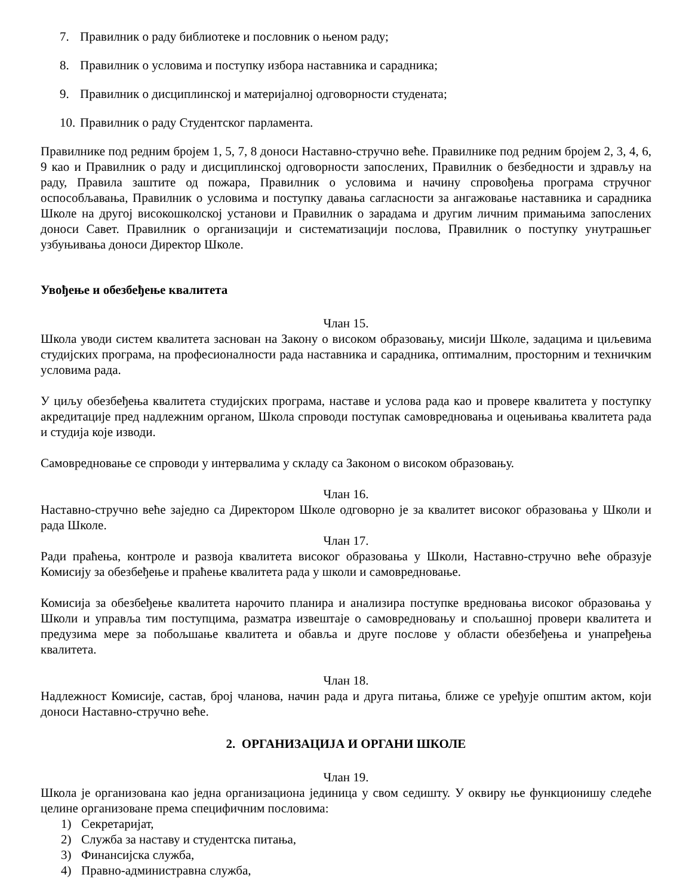7. Правилник о раду библиотеке и пословник о њеном раду;
8. Правилник о условима и поступку избора наставника и сарадника;
9. Правилник о дисциплинској и материјалној одговорности студената;
10. Правилник о раду Студентског парламента.
Правилнике под редним бројем 1, 5, 7, 8 доноси Наставно-стручно веће. Правилнике под редним бројем 2, 3, 4, 6, 9 као и Правилник о раду и дисциплинској одговорности запослених, Правилник о безбедности и здрављу на раду, Правила заштите од пожара, Правилник о условима и начину спровођења програма стручног оспособљавања, Правилник о условима и поступку давања сагласности за ангажовање наставника и сарадника Школе на другој високошколској установи и Правилник о зарадама и другим личним примањима запослених доноси Савет. Правилник о организацији и систематизацији послова, Правилник о поступку унутрашњег узбуњивања доноси Директор Школе.
Увођење и обезбеђење квалитета
Члан 15.
Школа уводи систем квалитета заснован на Закону о високом образовању, мисији Школе, задацима и циљевима студијских програма, на професионалности рада наставника и сарадника, оптималним, просторним и техничким условима рада.
У циљу обезбеђења квалитета студијских програма, наставе и услова рада као и провере квалитета у поступку акредитације пред надлежним органом, Школа спроводи поступак самовредновања и оцењивања квалитета рада и студија које изводи.
Самовредновање се спроводи у интервалима у складу са Законом о високом образовању.
Члан 16.
Наставно-стручно веће заједно са Директором Школе одговорно је за квалитет високог образовања у Школи и рада Школе.
Члан 17.
Ради праћења, контроле и развоја квалитета високог образовања у Школи, Наставно-стручно веће образује Комисију за обезбеђење и праћење квалитета рада у школи и самовредновање.
Комисија за обезбеђење квалитета нарочито планира и анализира поступке вредновања високог образовања у Школи и управља тим поступцима, разматра извештаје о самовредновању и спољашној провери квалитета и предузима мере за побољшање квалитета и обавља и друге послове у области обезбеђења и унапређења квалитета.
Члан 18.
Надлежност Комисије, састав, број чланова, начин рада и друга питања, ближе се уређује општим актом, који доноси Наставно-стручно веће.
2. ОРГАНИЗАЦИЈА И ОРГАНИ ШКОЛЕ
Члан 19.
Школа је организована као једна организациона јединица у свом седишту. У оквиру ње функционишу следеће целине организоване према специфичним пословима:
1) Секретаријат,
2) Служба за наставу и студентска питања,
3) Финансијска служба,
4) Правно-администравна служба,